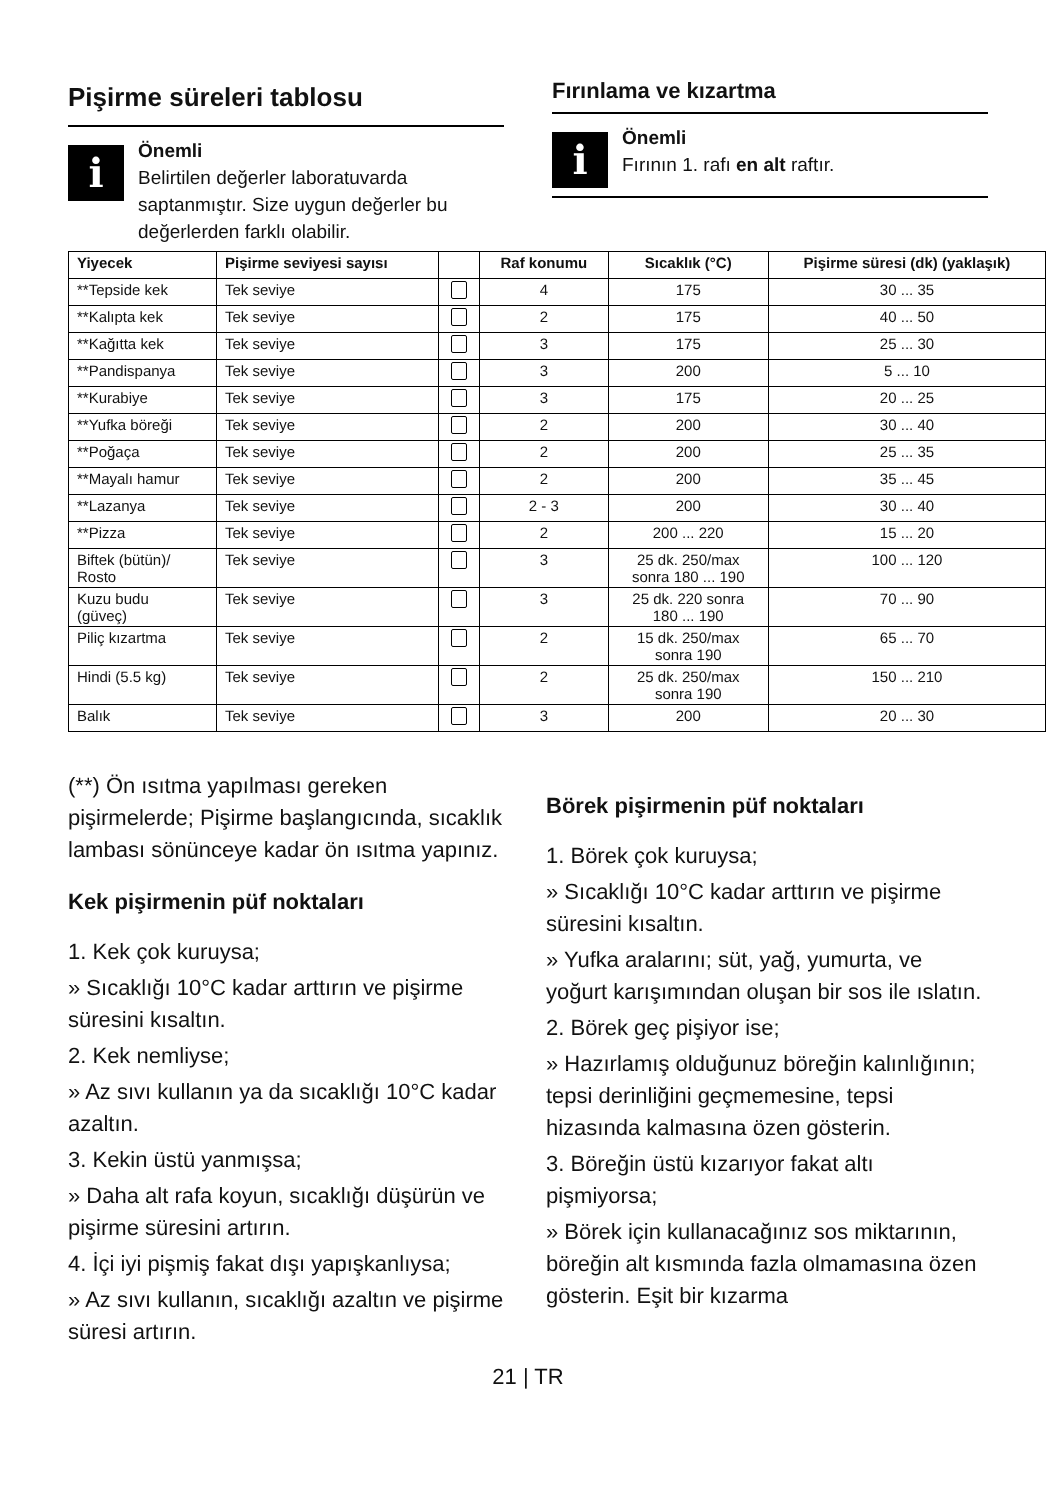Pişirme süreleri tablosu
i
Önemli
Belirtilen değerler laboratuvarda saptanmıştır. Size uygun değerler bu değerlerden farklı olabilir.
Fırınlama ve kızartma
i
Önemli
Fırının 1. rafı en alt raftır.
| Yiyecek | Pişirme seviyesi sayısı | | Raf konumu | Sıcaklık (°C) | Pişirme süresi (dk) (yaklaşık) |
| --- | --- | --- | --- | --- | --- |
| **Tepside kek | Tek seviye | | 4 | 175 | 30 ... 35 |
| **Kalıpta kek | Tek seviye | | 2 | 175 | 40 ... 50 |
| **Kağıtta kek | Tek seviye | | 3 | 175 | 25 ... 30 |
| **Pandispanya | Tek seviye | | 3 | 200 | 5 ... 10 |
| **Kurabiye | Tek seviye | | 3 | 175 | 20 ... 25 |
| **Yufka böreği | Tek seviye | | 2 | 200 | 30 ... 40 |
| **Poğaça | Tek seviye | | 2 | 200 | 25 ... 35 |
| **Mayalı hamur | Tek seviye | | 2 | 200 | 35 ... 45 |
| **Lazanya | Tek seviye | | 2 - 3 | 200 | 30 ... 40 |
| **Pizza | Tek seviye | | 2 | 200 ... 220 | 15 ... 20 |
| Biftek (bütün)/ Rosto | Tek seviye | | 3 | 25 dk. 250/max sonra 180 ... 190 | 100 ... 120 |
| Kuzu budu (güveç) | Tek seviye | | 3 | 25 dk. 220 sonra 180 ... 190 | 70 ... 90 |
| Piliç kızartma | Tek seviye | | 2 | 15 dk. 250/max sonra 190 | 65 ... 70 |
| Hindi (5.5 kg) | Tek seviye | | 2 | 25 dk. 250/max sonra 190 | 150 ... 210 |
| Balık | Tek seviye | | 3 | 200 | 20 ... 30 |
(**) Ön ısıtma yapılması gereken pişirmelerde; Pişirme başlangıcında, sıcaklık lambası sönünceye kadar ön ısıtma yapınız.
Kek pişirmenin püf noktaları
1. Kek çok kuruysa;
» Sıcaklığı 10°C kadar arttırın ve pişirme süresini kısaltın.
2. Kek nemliyse;
» Az sıvı kullanın ya da sıcaklığı 10°C kadar azaltın.
3. Kekin üstü yanmışsa;
» Daha alt rafa koyun, sıcaklığı düşürün ve pişirme süresini artırın.
4. İçi iyi pişmiş fakat dışı yapışkanlıysa;
» Az sıvı kullanın, sıcaklığı azaltın ve pişirme süresi artırın.
Börek pişirmenin püf noktaları
1. Börek çok kuruysa;
» Sıcaklığı 10°C kadar arttırın ve pişirme süresini kısaltın.
» Yufka aralarını; süt, yağ, yumurta, ve yoğurt karışımından oluşan bir sos ile ıslatın.
2. Börek geç pişiyor ise;
» Hazırlamış olduğunuz böreğin kalınlığının; tepsi derinliğini geçmemesine, tepsi hizasında kalmasına özen gösterin.
3. Böreğin üstü kızarıyor fakat altı pişmiyorsa;
» Börek için kullanacağınız sos miktarının, böreğin alt kısmında fazla olmamasına özen gösterin. Eşit bir kızarma
21 | TR